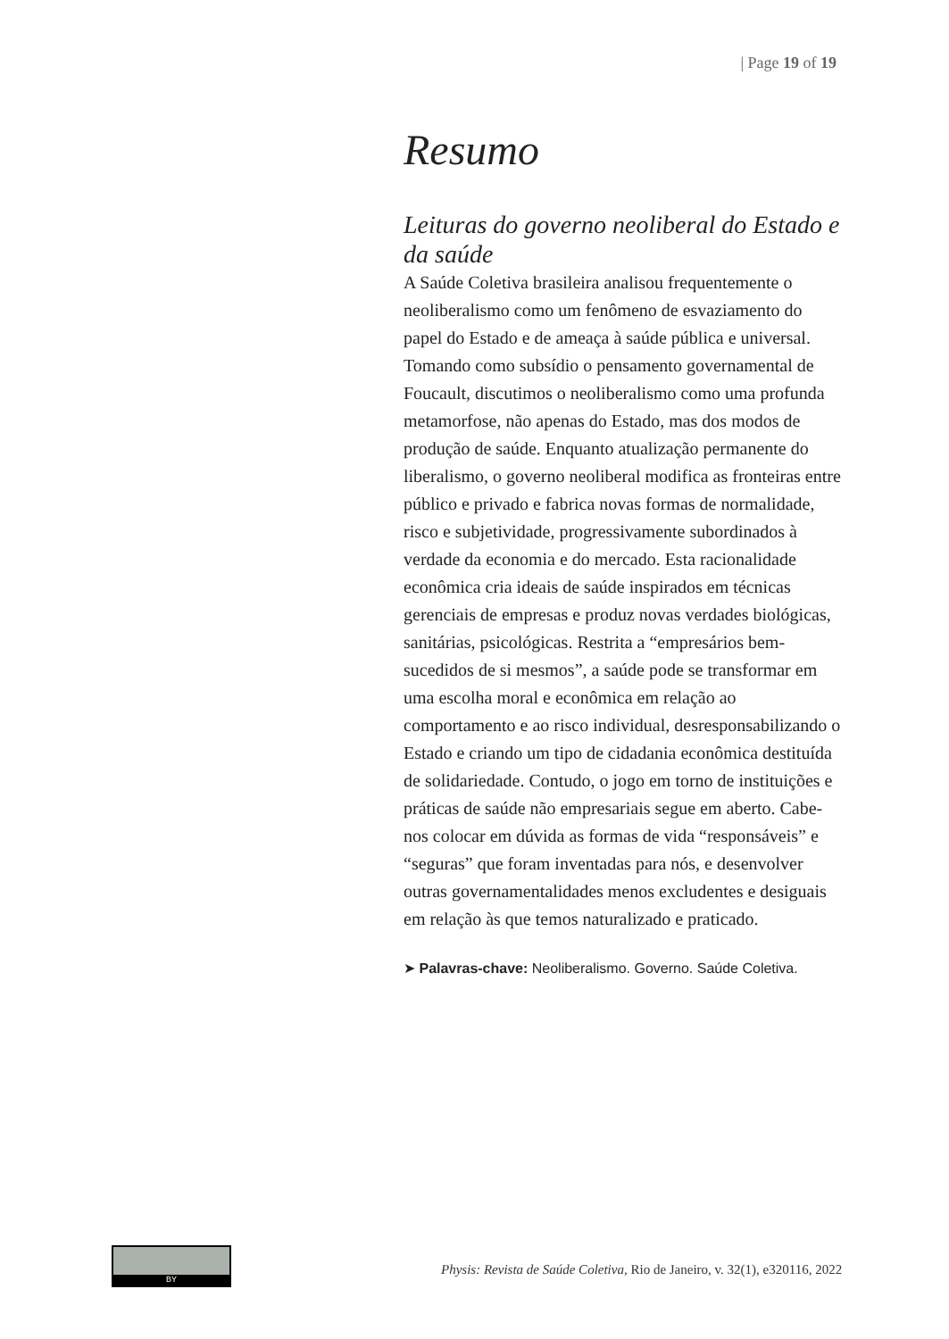| Page 19 of 19
Resumo
Leituras do governo neoliberal do Estado e da saúde
A Saúde Coletiva brasileira analisou frequentemente o neoliberalismo como um fenômeno de esvaziamento do papel do Estado e de ameaça à saúde pública e universal. Tomando como subsídio o pensamento governamental de Foucault, discutimos o neoliberalismo como uma profunda metamorfose, não apenas do Estado, mas dos modos de produção de saúde. Enquanto atualização permanente do liberalismo, o governo neoliberal modifica as fronteiras entre público e privado e fabrica novas formas de normalidade, risco e subjetividade, progressivamente subordinados à verdade da economia e do mercado. Esta racionalidade econômica cria ideais de saúde inspirados em técnicas gerenciais de empresas e produz novas verdades biológicas, sanitárias, psicológicas. Restrita a “empresários bem-sucedidos de si mesmos”, a saúde pode se transformar em uma escolha moral e econômica em relação ao comportamento e ao risco individual, desresponsabilizando o Estado e criando um tipo de cidadania econômica destituída de solidariedade. Contudo, o jogo em torno de instituições e práticas de saúde não empresariais segue em aberto. Cabe-nos colocar em dúvida as formas de vida “responsáveis” e “seguras” que foram inventadas para nós, e desenvolver outras governamentalidades menos excludentes e desiguais em relação às que temos naturalizado e praticado.
➤ Palavras-chave: Neoliberalismo. Governo. Saúde Coletiva.
BY
Physis: Revista de Saúde Coletiva, Rio de Janeiro, v. 32(1), e320116, 2022